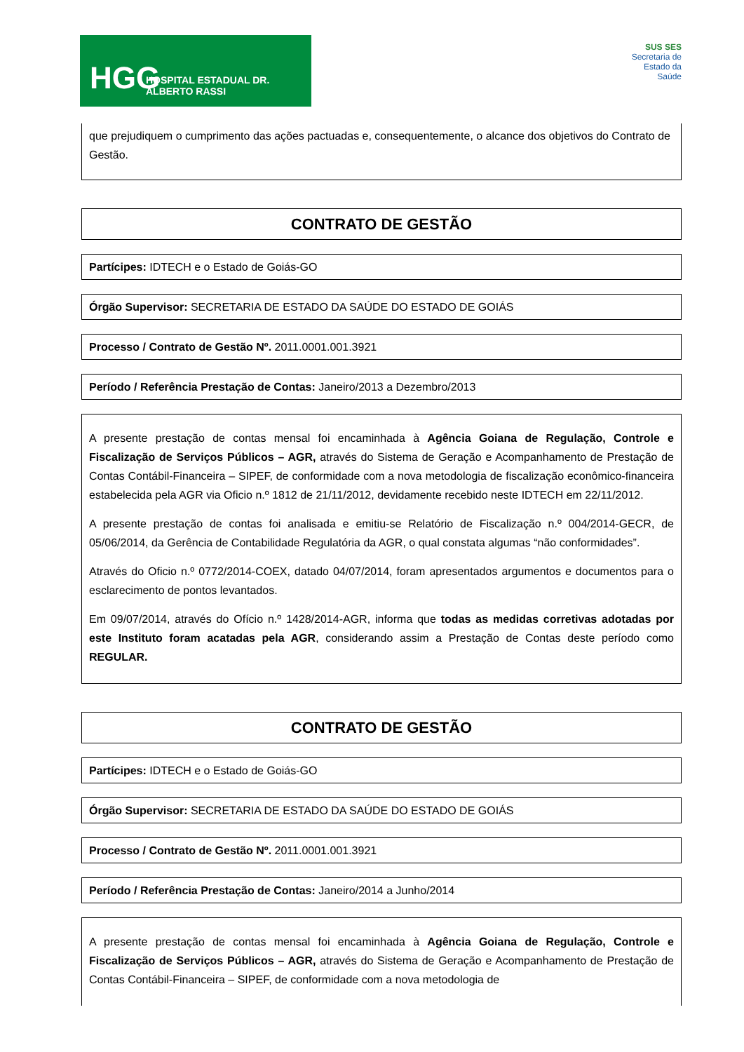HGG HOSPITAL ESTADUAL DR. ALBERTO RASSI
SUS SES
Secretaria de
Estado da
Saúde
que prejudiquem o cumprimento das ações pactuadas e, consequentemente, o alcance dos objetivos do Contrato de Gestão.
CONTRATO DE GESTÃO
Partícipes: IDTECH e o Estado de Goiás-GO
Órgão Supervisor: SECRETARIA DE ESTADO DA SAÚDE DO ESTADO DE GOIÁS
Processo / Contrato de Gestão Nº. 2011.0001.001.3921
Período / Referência Prestação de Contas: Janeiro/2013 a Dezembro/2013
A presente prestação de contas mensal foi encaminhada à Agência Goiana de Regulação, Controle e Fiscalização de Serviços Públicos – AGR, através do Sistema de Geração e Acompanhamento de Prestação de Contas Contábil-Financeira – SIPEF, de conformidade com a nova metodologia de fiscalização econômico-financeira estabelecida pela AGR via Oficio n.º 1812 de 21/11/2012, devidamente recebido neste IDTECH em 22/11/2012.
A presente prestação de contas foi analisada e emitiu-se Relatório de Fiscalização n.º 004/2014-GECR, de 05/06/2014, da Gerência de Contabilidade Regulatória da AGR, o qual constata algumas “não conformidades”.
Através do Oficio n.º 0772/2014-COEX, datado 04/07/2014, foram apresentados argumentos e documentos para o esclarecimento de pontos levantados.
Em 09/07/2014, através do Ofício n.º 1428/2014-AGR, informa que todas as medidas corretivas adotadas por este Instituto foram acatadas pela AGR, considerando assim a Prestação de Contas deste período como REGULAR.
CONTRATO DE GESTÃO
Partícipes: IDTECH e o Estado de Goiás-GO
Órgão Supervisor: SECRETARIA DE ESTADO DA SAÚDE DO ESTADO DE GOIÁS
Processo / Contrato de Gestão Nº. 2011.0001.001.3921
Período / Referência Prestação de Contas: Janeiro/2014 a Junho/2014
A presente prestação de contas mensal foi encaminhada à Agência Goiana de Regulação, Controle e Fiscalização de Serviços Públicos – AGR, através do Sistema de Geração e Acompanhamento de Prestação de Contas Contábil-Financeira – SIPEF, de conformidade com a nova metodologia de